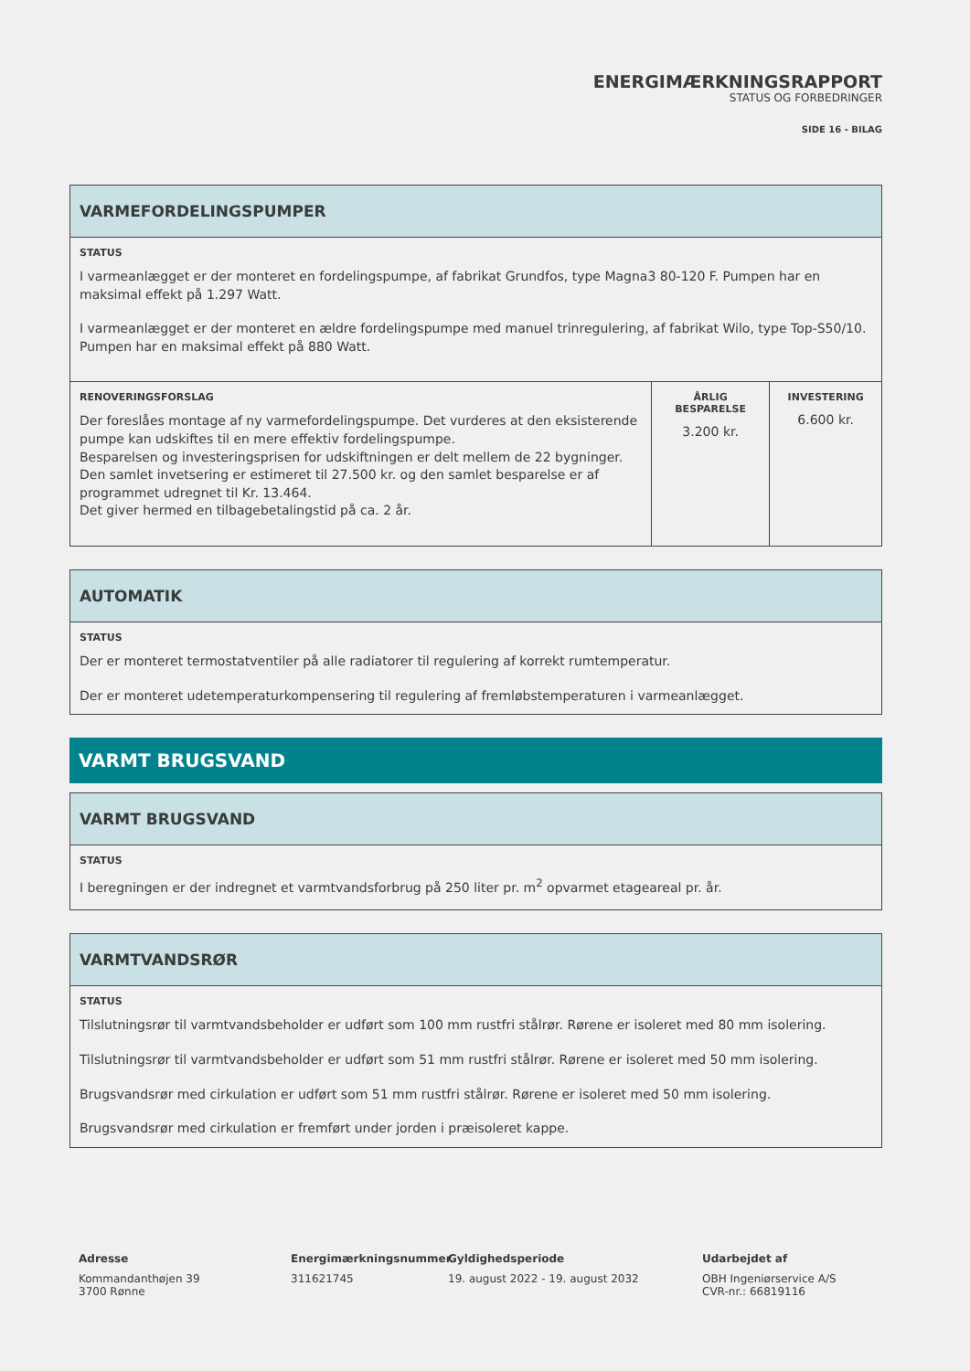ENERGIMÆRKNINGSRAPPORT
STATUS OG FORBEDRINGER
SIDE 16 - BILAG
| VARMEFORDELINGSPUMPER | | |
| --- | --- | --- |
| STATUS I varmeanlægget er der monteret en fordelingspumpe, af fabrikat Grundfos, type Magna3 80-120 F. Pumpen har en maksimal effekt på 1.297 Watt. I varmeanlægget er der monteret en ældre fordelingspumpe med manuel trinregulering, af fabrikat Wilo, type Top-S50/10. Pumpen har en maksimal effekt på 880 Watt. | | |
| RENOVERINGSFORSLAG Der foreslåes montage af ny varmefordelingspumpe. Det vurderes at den eksisterende pumpe kan udskiftes til en mere effektiv fordelingspumpe. Besparelsen og investeringsprisen for udskiftningen er delt mellem de 22 bygninger. Den samlet invetsering er estimeret til 27.500 kr. og den samlet besparelse er af programmet udregnet til Kr. 13.464. Det giver hermed en tilbagebetalingstid på ca. 2 år. | ÅRLIG BESPARELSE 3.200 kr. | INVESTERING 6.600 kr. |
| AUTOMATIK |
| --- |
| STATUS Der er monteret termostatventiler på alle radiatorer til regulering af korrekt rumtemperatur. Der er monteret udetemperaturkompensering til regulering af fremløbstemperaturen i varmeanlægget. |
VARMT BRUGSVAND
| VARMT BRUGSVAND |
| --- |
| STATUS I beregningen er der indregnet et varmtvandsforbrug på 250 liter pr. m<sup>2</sup> opvarmet etageareal pr. år. |
| VARMTVANDSRØR |
| --- |
| STATUS Tilslutningsrør til varmtvandsbeholder er udført som 100 mm rustfri stålrør. Rørene er isoleret med 80 mm isolering. Tilslutningsrør til varmtvandsbeholder er udført som 51 mm rustfri stålrør. Rørene er isoleret med 50 mm isolering. Brugsvandsrør med cirkulation er udført som 51 mm rustfri stålrør. Rørene er isoleret med 50 mm isolering. Brugsvandsrør med cirkulation er fremført under jorden i præisoleret kappe. |
Adresse
Kommandanthøjen 39
3700 Rønne
Energimærkningsnummer
311621745
Gyldighedsperiode
19. august 2022 - 19. august 2032
Udarbejdet af
OBH Ingeniørservice A/S
CVR-nr.: 66819116